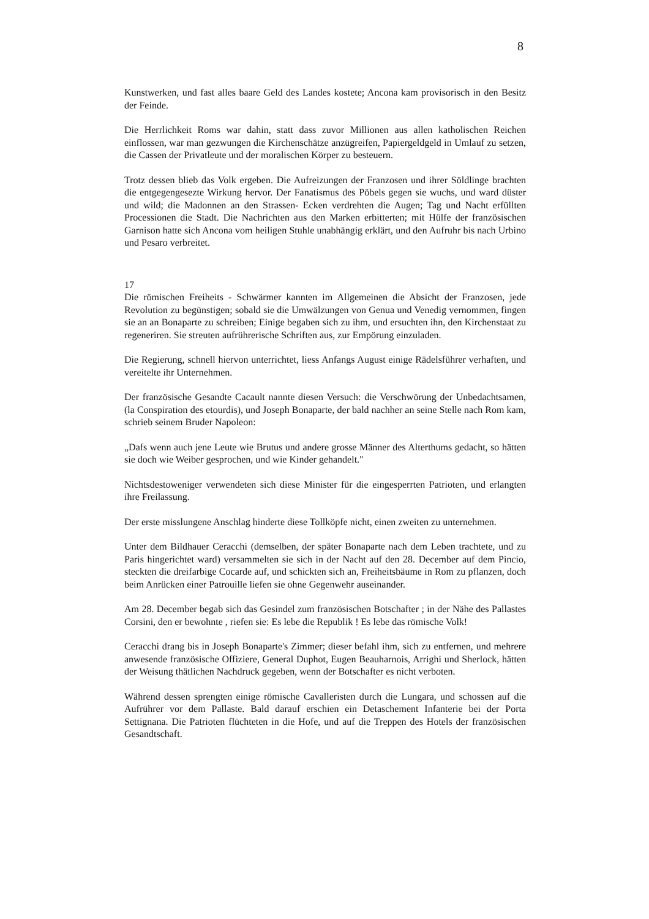8
Kunstwerken, und fast alles baare Geld des Landes kostete; Ancona kam provisorisch in den Besitz der Feinde.
Die Herrlichkeit Roms war dahin, statt dass zuvor Millionen aus allen katholischen Reichen einflossen, war man gezwungen die Kirchenschätze anzügreifen, Papiergeldgeld in Umlauf zu setzen, die Cassen der Privatleute und der moralischen Körper zu besteuern.
Trotz dessen blieb das Volk ergeben. Die Aufreizungen der Franzosen und ihrer Söldlinge brachten die entgegengesezte Wirkung hervor. Der Fanatismus des Pöbels gegen sie wuchs, und ward düster und wild; die Madonnen an den Strassen- Ecken verdrehten die Augen; Tag und Nacht erfüllten Processionen die Stadt. Die Nachrichten aus den Marken erbitterten; mit Hülfe der französischen Garnison hatte sich Ancona vom heiligen Stuhle unabhängig erklärt, und den Aufruhr bis nach Urbino und Pesaro verbreitet.
17
Die römischen Freiheits - Schwärmer kannten im Allgemeinen die Absicht der Franzosen, jede Revolution zu begünstigen; sobald sie die Umwälzungen von Genua und Venedig vernommen, fingen sie an an Bonaparte zu schreiben; Einige begaben sich zu ihm, und ersuchten ihn, den Kirchenstaat zu regeneriren. Sie streuten aufrührerische Schriften aus, zur Empörung einzuladen.
Die Regierung, schnell hiervon unterrichtet, liess Anfangs August einige Rädelsführer verhaften, und vereitelte ihr Unternehmen.
Der französische Gesandte Cacault nannte diesen Versuch: die Verschwörung der Unbedachtsamen, (la Conspiration des etourdis), und Joseph Bonaparte, der bald nachher an seine Stelle nach Rom kam, schrieb seinem Bruder Napoleon:
„Dafs wenn auch jene Leute wie Brutus und andere grosse Männer des Alterthums gedacht, so hätten sie doch wie Weiber gesprochen, und wie Kinder gehandelt."
Nichtsdestoweniger verwendeten sich diese Minister für die eingesperrten Patrioten, und erlangten ihre Freilassung.
Der erste misslungene Anschlag hinderte diese Tollköpfe nicht, einen zweiten zu unternehmen.
Unter dem Bildhauer Ceracchi (demselben, der später Bonaparte nach dem Leben trachtete, und zu Paris hingerichtet ward) versammelten sie sich in der Nacht auf den 28. December auf dem Pincio, steckten die dreifarbige Cocarde auf, und schickten sich an, Freiheitsbäume in Rom zu pflanzen, doch beim Anrücken einer Patrouille liefen sie ohne Gegenwehr auseinander.
Am 28. December begab sich das Gesindel zum französischen Botschafter ; in der Nähe des Pallastes Corsini, den er bewohnte , riefen sie: Es lebe die Republik ! Es lebe das römische Volk!
Ceracchi drang bis in Joseph Bonaparte's Zimmer; dieser befahl ihm, sich zu entfernen, und mehrere anwesende französische Offiziere, General Duphot, Eugen Beauharnois, Arrighi und Sherlock, hätten der Weisung thätlichen Nachdruck gegeben, wenn der Botschafter es nicht verboten.
Während dessen sprengten einige römische Cavalleristen durch die Lungara, und schossen auf die Aufrührer vor dem Pallaste. Bald darauf erschien ein Detaschement Infanterie bei der Porta Settignana. Die Patrioten flüchteten in die Hofe, und auf die Treppen des Hotels der französischen Gesandtschaft.